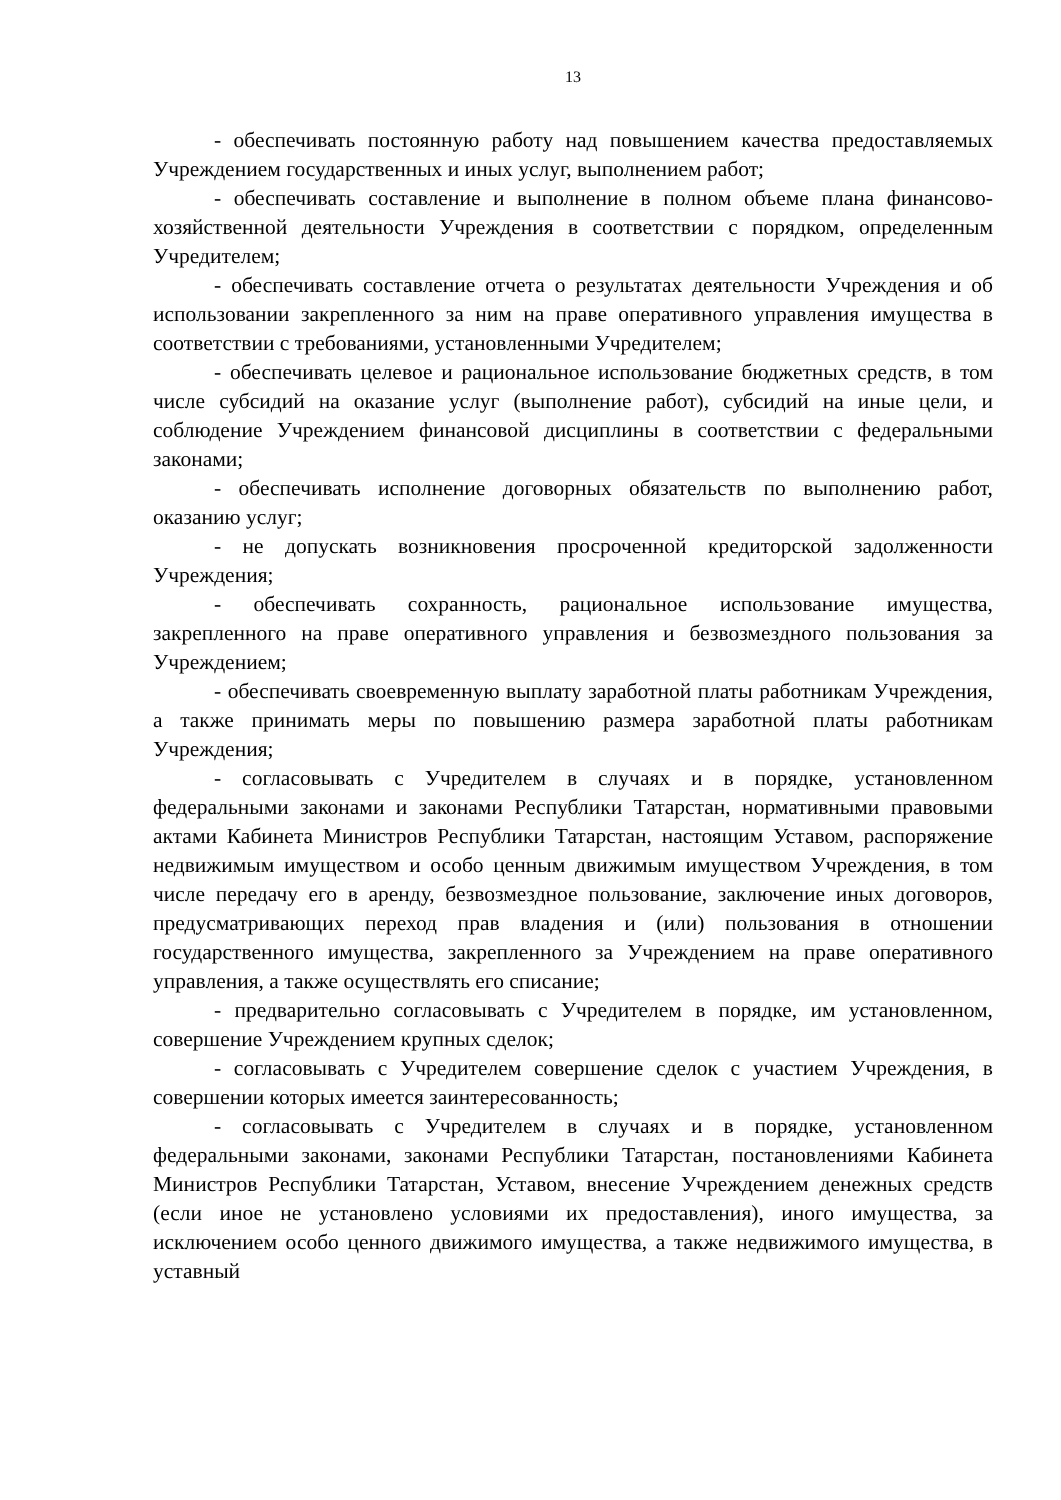13
- обеспечивать постоянную работу над повышением качества предоставляемых Учреждением государственных и иных услуг, выполнением работ;
- обеспечивать составление и выполнение в полном объеме плана финансово-хозяйственной деятельности Учреждения в соответствии с порядком, определенным Учредителем;
- обеспечивать составление отчета о результатах деятельности Учреждения и об использовании закрепленного за ним на праве оперативного управления имущества в соответствии с требованиями, установленными Учредителем;
- обеспечивать целевое и рациональное использование бюджетных средств, в том числе субсидий на оказание услуг (выполнение работ), субсидий на иные цели, и соблюдение Учреждением финансовой дисциплины в соответствии с федеральными законами;
- обеспечивать исполнение договорных обязательств по выполнению работ, оказанию услуг;
- не допускать возникновения просроченной кредиторской задолженности Учреждения;
- обеспечивать сохранность, рациональное использование имущества, закрепленного на праве оперативного управления и безвозмездного пользования за Учреждением;
- обеспечивать своевременную выплату заработной платы работникам Учреждения, а также принимать меры по повышению размера заработной платы работникам Учреждения;
- согласовывать с Учредителем в случаях и в порядке, установленном федеральными законами и законами Республики Татарстан, нормативными правовыми актами Кабинета Министров Республики Татарстан, настоящим Уставом, распоряжение недвижимым имуществом и особо ценным движимым имуществом Учреждения, в том числе передачу его в аренду, безвозмездное пользование, заключение иных договоров, предусматривающих переход прав владения и (или) пользования в отношении государственного имущества, закрепленного за Учреждением на праве оперативного управления, а также осуществлять его списание;
- предварительно согласовывать с Учредителем в порядке, им установленном, совершение Учреждением крупных сделок;
- согласовывать с Учредителем совершение сделок с участием Учреждения, в совершении которых имеется заинтересованность;
- согласовывать с Учредителем в случаях и в порядке, установленном федеральными законами, законами Республики Татарстан, постановлениями Кабинета Министров Республики Татарстан, Уставом, внесение Учреждением денежных средств (если иное не установлено условиями их предоставления), иного имущества, за исключением особо ценного движимого имущества, а также недвижимого имущества, в уставный